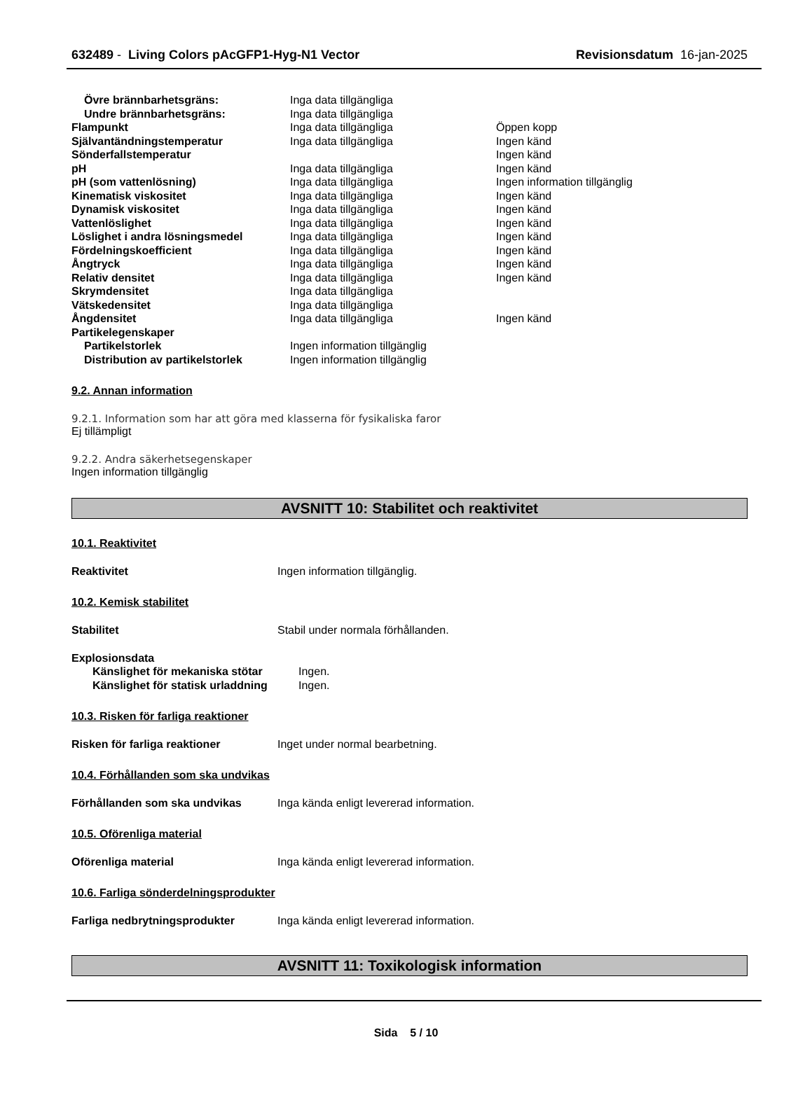632489 - Living Colors pAcGFP1-Hyg-N1 Vector Revisionsdatum 16-jan-2025
| Övre brännbarhetsgräns: | Inga data tillgängliga | |
| Undre brännbarhetsgräns: | Inga data tillgängliga | |
| Flampunkt | Inga data tillgängliga | Öppen kopp |
| Självantändningstemperatur | Inga data tillgängliga | Ingen känd |
| Sönderfallstemperatur | | Ingen känd |
| pH | Inga data tillgängliga | Ingen känd |
| pH (som vattenlösning) | Inga data tillgängliga | Ingen information tillgänglig |
| Kinematisk viskositet | Inga data tillgängliga | Ingen känd |
| Dynamisk viskositet | Inga data tillgängliga | Ingen känd |
| Vattenlöslighet | Inga data tillgängliga | Ingen känd |
| Löslighet i andra lösningsmedel | Inga data tillgängliga | Ingen känd |
| Fördelningskoefficient | Inga data tillgängliga | Ingen känd |
| Ångtryck | Inga data tillgängliga | Ingen känd |
| Relativ densitet | Inga data tillgängliga | Ingen känd |
| Skrymdensitet | Inga data tillgängliga | |
| Vätskedensitet | Inga data tillgängliga | |
| Ångdensitet | Inga data tillgängliga | Ingen känd |
| Partikelegenskaper | | |
| Partikelstorlek | Ingen information tillgänglig | |
| Distribution av partikelstorlek | Ingen information tillgänglig | |
9.2. Annan information
9.2.1. Information som har att göra med klasserna för fysikaliska faror
Ej tillämpligt
9.2.2. Andra säkerhetsegenskaper
Ingen information tillgänglig
AVSNITT 10: Stabilitet och reaktivitet
10.1. Reaktivitet
Reaktivitet Ingen information tillgänglig.
10.2. Kemisk stabilitet
Stabilitet Stabil under normala förhållanden.
Explosionsdata
| Känslighet för mekaniska stötar | Ingen. |
| Känslighet för statisk urladdning | Ingen. |
10.3. Risken för farliga reaktioner
Risken för farliga reaktioner Inget under normal bearbetning.
10.4. Förhållanden som ska undvikas
Förhållanden som ska undvikas Inga kända enligt levererad information.
10.5. Oförenliga material
Oförenliga material Inga kända enligt levererad information.
10.6. Farliga sönderdelningsprodukter
Farliga nedbrytningsprodukter Inga kända enligt levererad information.
AVSNITT 11: Toxikologisk information
Sida 5 / 10